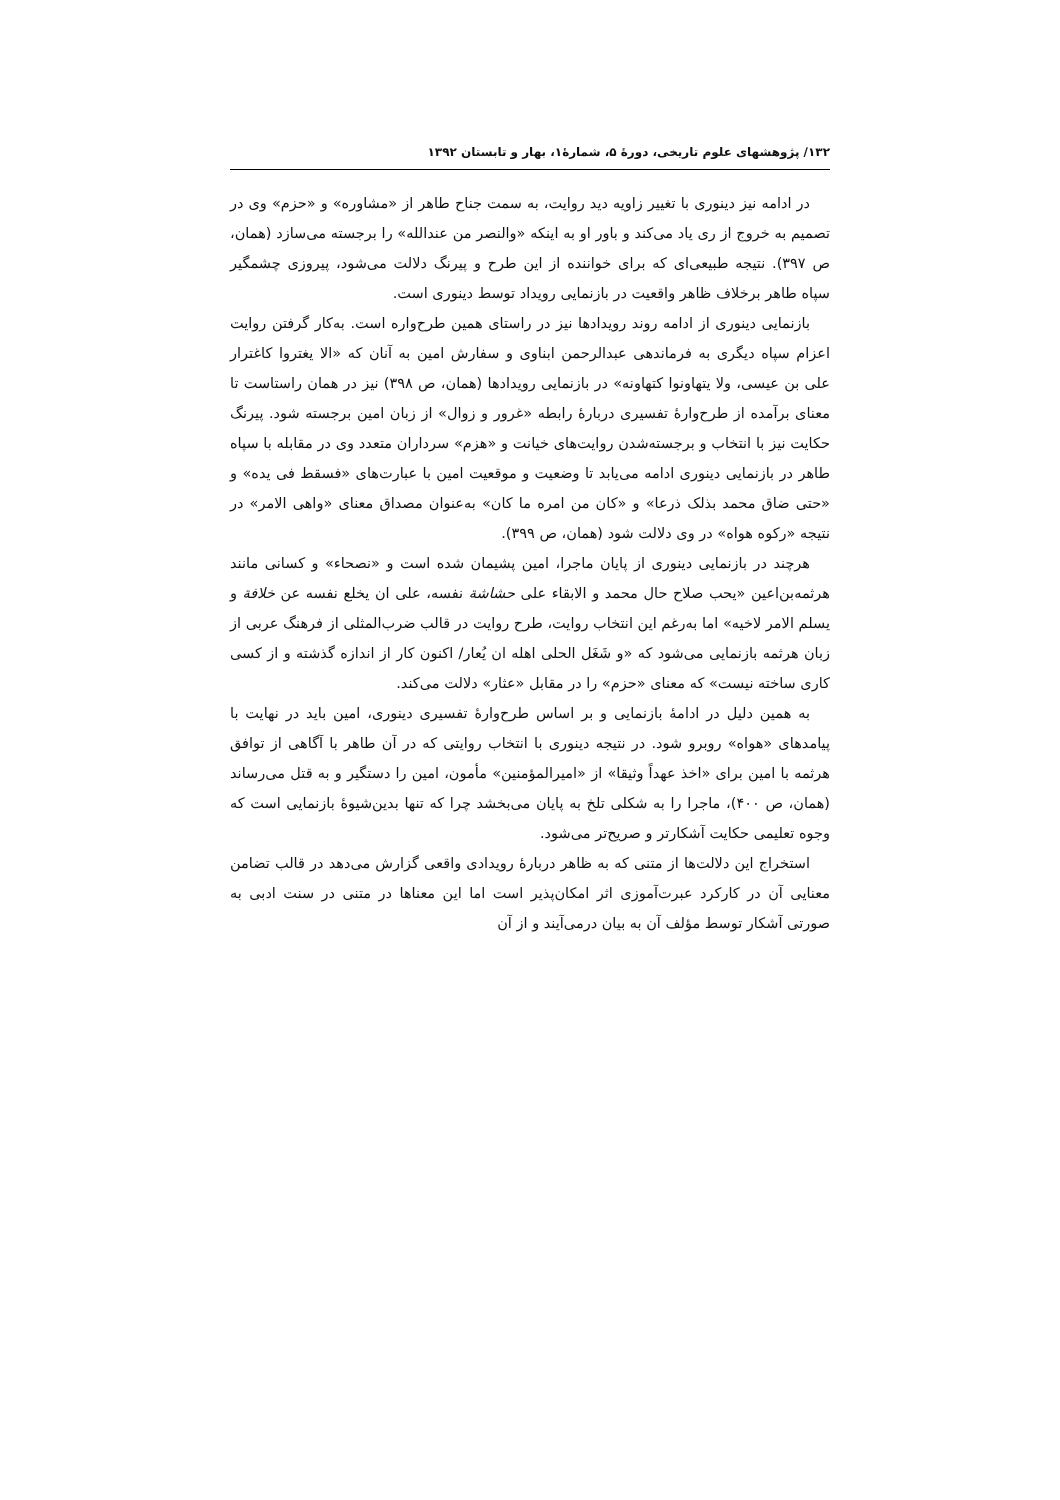۱۳۲/ پژوهشهای علوم تاریخی، دورهٔ ۵، شمارهٔ۱، بهار و تابستان ۱۳۹۲
در ادامه نیز دینوری با تغییر زاویه دید روایت، به سمت جناح طاهر از «مشاوره» و «حزم» وی در تصمیم به خروج از ری یاد می‌کند و باور او به اینکه «والنصر من عندالله» را برجسته می‌سازد (همان، ص ۳۹۷). نتیجه طبیعی‌ای که برای خواننده از این طرح و پیرنگ دلالت می‌شود، پیروزی چشمگیر سپاه طاهر برخلاف ظاهر واقعیت در بازنمایی رویداد توسط دینوری است.
بازنمایی دینوری از ادامه روند رویدادها نیز در راستای همین طرح‌واره است. به‌کار گرفتن روایت اعزام سپاه دیگری به فرماندهی عبدالرحمن ابناوی و سفارش امین به آنان که «الا یغتروا کاغترار علی بن عیسی، ولا یتهاونوا کتهاونه» در بازنمایی رویدادها (همان، ص ۳۹۸) نیز در همان راستاست تا معنای برآمده از طرح‌وارهٔ تفسیری دربارهٔ رابطه «غرور و زوال» از زبان امین برجسته شود. پیرنگ حکایت نیز با انتخاب و برجسته‌شدن روایت‌های خیانت و «هزم» سرداران متعدد وی در مقابله با سپاه طاهر در بازنمایی دینوری ادامه می‌یابد تا وضعیت و موقعیت امین با عبارت‌های «فسقط فی یده» و «حتی ضاق محمد بذلک ذرعا» و «کان من امره ما کان» به‌عنوان مصداق معنای «واهی الامر» در نتیجه «رکوه هواه» در وی دلالت شود (همان، ص ۳۹۹).
هرچند در بازنمایی دینوری از پایان ماجرا، امین پشیمان شده است و «نصحاء» و کسانی مانند هرثمه‌بن‌اعین «یحب صلاح حال محمد و الابقاء علی حشاشة نفسه، علی ان یخلع نفسه عن خلافة و یسلم الامر لاخیه» اما به‌رغم این انتخاب روایت، طرح روایت در قالب ضرب‌المثلی از فرهنگ عربی از زبان هرثمه بازنمایی می‌شود که «و شَغَل الحلی اهله ان یُعار/ اکنون کار از اندازه گذشته و از کسی کاری ساخته نیست» که معنای «حزم» را در مقابل «عثار» دلالت می‌کند.
به همین دلیل در ادامهٔ بازنمایی و بر اساس طرح‌وارهٔ تفسیری دینوری، امین باید در نهایت با پیامدهای «هواه» روبرو شود. در نتیجه دینوری با انتخاب روایتی که در آن طاهر با آگاهی از توافق هرثمه با امین برای «اخذ عهداً وثیقا» از «امیرالمؤمنین» مأمون، امین را دستگیر و به قتل می‌رساند (همان، ص ۴۰۰)، ماجرا را به شکلی تلخ به پایان می‌بخشد چرا که تنها بدین‌شیوهٔ بازنمایی است که وجوه تعلیمی حکایت آشکارتر و صریح‌تر می‌شود.
استخراج این دلالت‌ها از متنی که به ظاهر دربارهٔ رویدادی واقعی گزارش می‌دهد در قالب تضامن معنایی آن در کارکرد عبرت‌آموزی اثر امکان‌پذیر است اما این معناها در متنی در سنت ادبی به صورتی آشکار توسط مؤلف آن به بیان درمی‌آیند و از آن